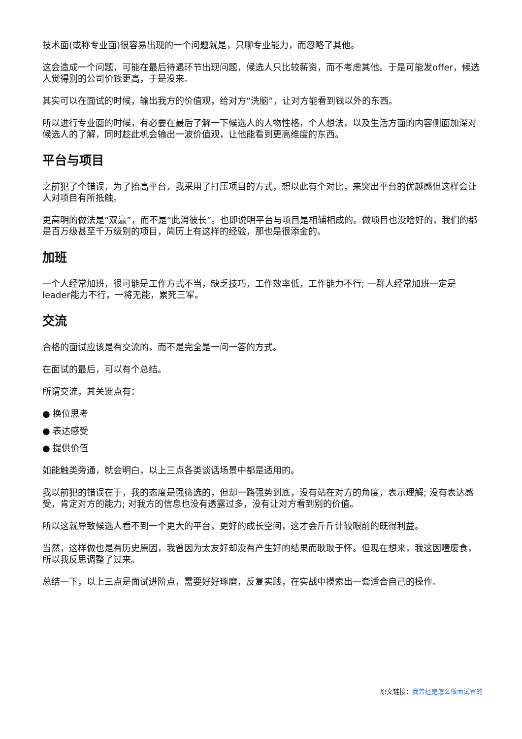技术面(或称专业面)很容易出现的一个问题就是，只聊专业能力，而忽略了其他。
这会造成一个问题，可能在最后待遇环节出现问题，候选人只比较薪资，而不考虑其他。于是可能发offer，候选人觉得别的公司价钱更高，于是没来。
其实可以在面试的时候，输出我方的价值观，给对方“洗脑”，让对方能看到钱以外的东西。
所以进行专业面的时候，有必要在最后了解一下候选人的人物性格，个人想法，以及生活方面的内容侧面加深对候选人的了解，同时趁此机会输出一波价值观，让他能看到更高维度的东西。
平台与项目
之前犯了个错误，为了抬高平台，我采用了打压项目的方式，想以此有个对比，来突出平台的优越感但这样会让人对项目有所抵触。
更高明的做法是“双赢”，而不是“此消彼长”。也即说明平台与项目是相辅相成的。做项目也没啥好的，我们的都是百万级甚至千万级别的项目，简历上有这样的经验，那也是很添金的。
加班
一个人经常加班，很可能是工作方式不当，缺乏技巧，工作效率低，工作能力不行; 一群人经常加班一定是leader能力不行，一将无能，累死三军。
交流
合格的面试应该是有交流的，而不是完全是一问一答的方式。
在面试的最后，可以有个总结。
所谓交流，其关键点有：
● 换位思考
● 表达感受
● 提供价值
如能触类旁通，就会明白，以上三点各类谈话场景中都是适用的。
我以前犯的错误在于，我的态度是强筛选的，但却一路强势到底，没有站在对方的角度，表示理解; 没有表达感受，肯定对方的能力; 对我方的信息也没有透露过多，没有让对方看到别的价值。
所以这就导致候选人看不到一个更大的平台，更好的成长空间，这才会斤斤计较眼前的既得利益。
当然，这样做也是有历史原因，我曾因为太友好却没有产生好的结果而耿耿于怀。但现在想来，我这因噎废食，所以我反思调整了过来。
总结一下，以上三点是面试进阶点，需要好好琢磨，反复实践，在实战中摸索出一套适合自己的操作。
原文链接：我曾经是怎么做面试官的